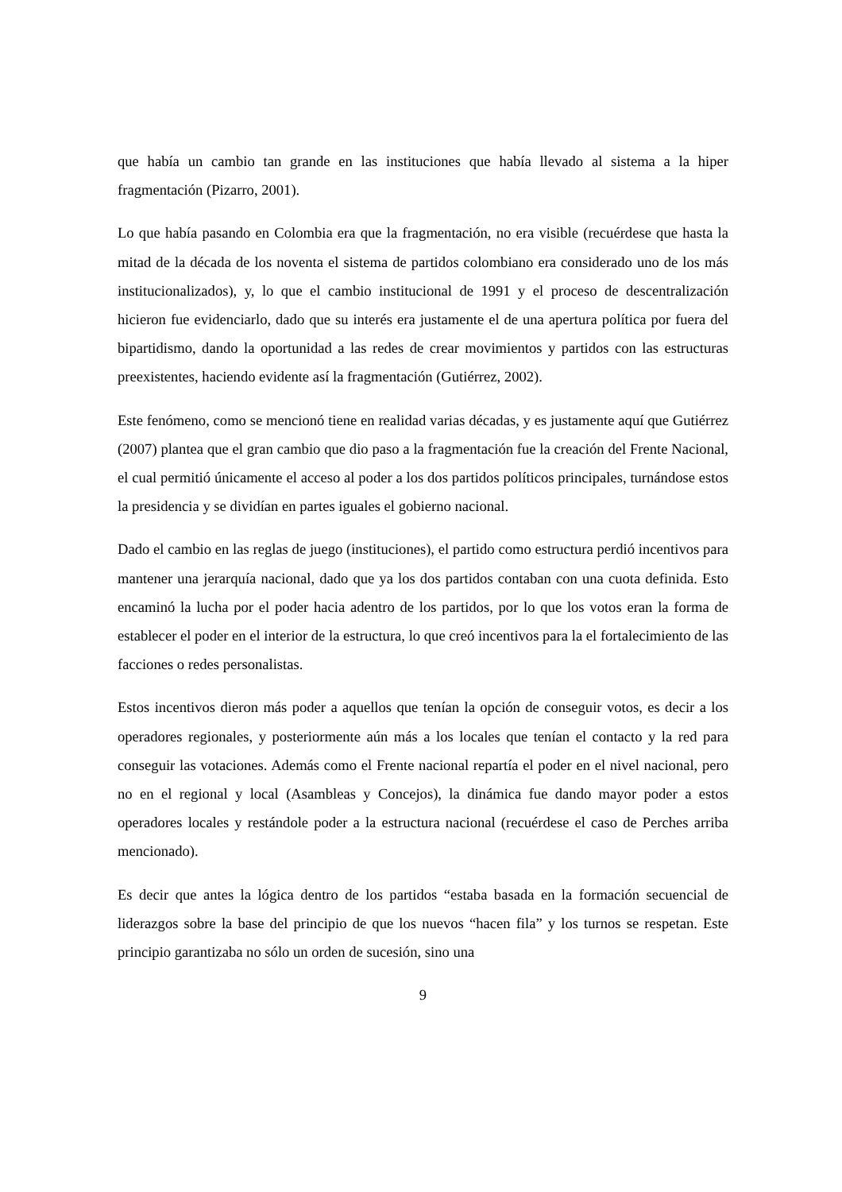que había un cambio tan grande en las instituciones que había llevado al sistema a la hiper fragmentación (Pizarro, 2001).
Lo que había pasando en Colombia era que la fragmentación, no era visible (recuérdese que hasta la mitad de la década de los noventa el sistema de partidos colombiano era considerado uno de los más institucionalizados), y, lo que el cambio institucional de 1991 y el proceso de descentralización hicieron fue evidenciarlo, dado que su interés era justamente el de una apertura política por fuera del bipartidismo, dando la oportunidad a las redes de crear movimientos y partidos con las estructuras preexistentes, haciendo evidente así la fragmentación (Gutiérrez, 2002).
Este fenómeno, como se mencionó tiene en realidad varias décadas, y es justamente aquí que Gutiérrez (2007) plantea que el gran cambio que dio paso a la fragmentación fue la creación del Frente Nacional, el cual permitió únicamente el acceso al poder a los dos partidos políticos principales, turnándose estos la presidencia y se dividían en partes iguales el gobierno nacional.
Dado el cambio en las reglas de juego (instituciones), el partido como estructura perdió incentivos para mantener una jerarquía nacional, dado que ya los dos partidos contaban con una cuota definida. Esto encaminó la lucha por el poder hacia adentro de los partidos, por lo que los votos eran la forma de establecer el poder en el interior de la estructura, lo que creó incentivos para la el fortalecimiento de las facciones o redes personalistas.
Estos incentivos dieron más poder a aquellos que tenían la opción de conseguir votos, es decir a los operadores regionales, y posteriormente aún más a los locales que tenían el contacto y la red para conseguir las votaciones. Además como el Frente nacional repartía el poder en el nivel nacional, pero no en el regional y local (Asambleas y Concejos), la dinámica fue dando mayor poder a estos operadores locales y restándole poder a la estructura nacional (recuérdese el caso de Perches arriba mencionado).
Es decir que antes la lógica dentro de los partidos “estaba basada en la formación secuencial de liderazgos sobre la base del principio de que los nuevos “hacen fila” y los turnos se respetan. Este principio garantizaba no sólo un orden de sucesión, sino una
9